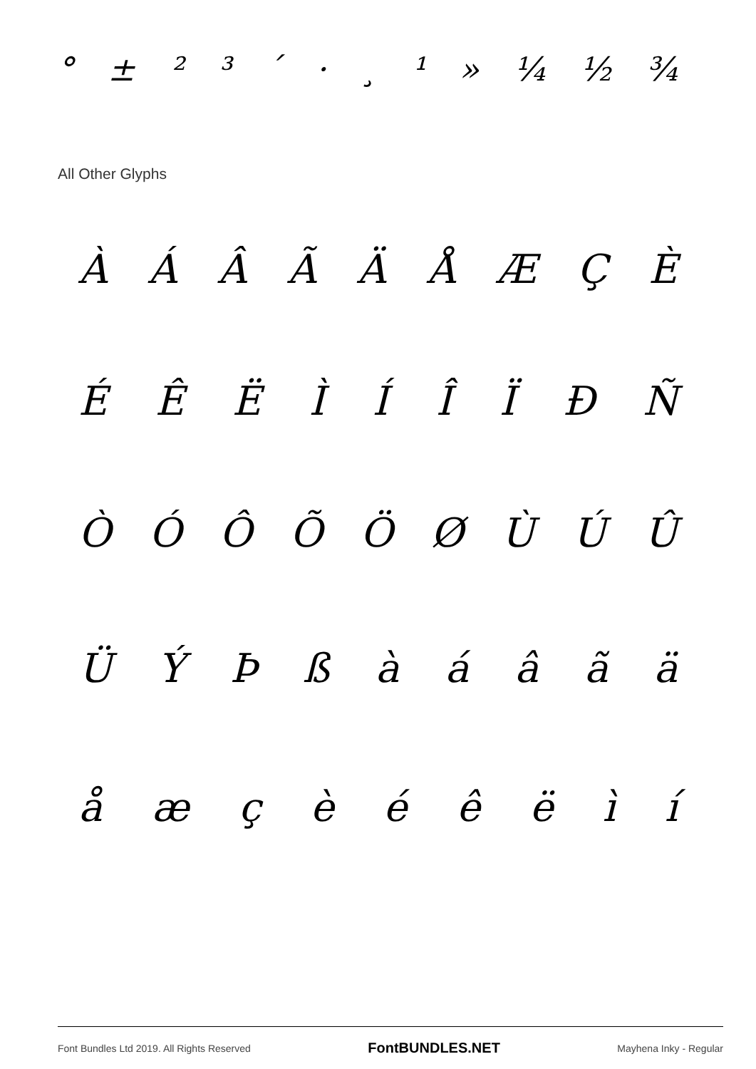° ± ² ³ ´ · ¸ ¹ » ¼ ½ ¾
All Other Glyphs
À Á Â Ã Ä Å Æ Ç È
É Ê Ë Ì Í Î Ï Ð Ñ
Ò Ó Ô Õ Ö Ø Ù Ú Û
Ü Ý Þ ß à á â ã ä
å æ ç è é ê ë ì í
Font Bundles Ltd 2019. All Rights Reserved FontBUNDLES.NET Mayhena Inky - Regular